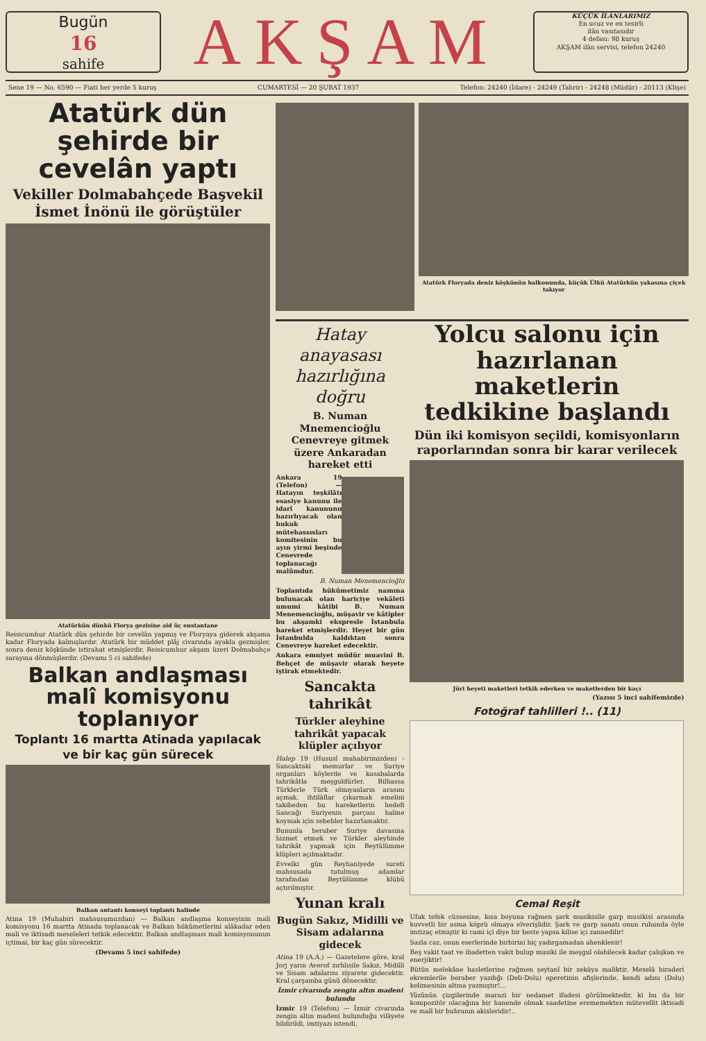Bugün
16
sahife
AKŞAM
KÜÇÜK İLÂNLARIMIZ
En ucuz ve en tesirli
ilân vasıtasıdır
4 defası: 98 kuruş
AKŞAM ilân servisi, telefon 24240
Sene 19 — No. 6590 — Fiati her yerde 5 kuruş CUMARTESİ — 20 ŞUBAT 1937 Telefon: 24240 (İdare) - 24249 (Tahrir) - 24248 (Müdür) - 20113 (Klişe)
Atatürk dün şehirde bir cevelân yaptı
Vekiller Dolmabahçede Başvekil İsmet İnönü ile görüştüler
Atatürkün dünkü Florya gezisine aid üç enstantane
Reisicumhur Atatürk dün şehirde bir cevelân yapmış ve Floryaya giderek akşama kadar Floryada kalmışlardır. Atatürk bir müddet plâj civarında ayakla gezmişler, sonra deniz köşkünde istirahat etmişlerdir. Reisicumhur akşam üzeri Dolmabahçe sarayına dönmüşlerdir. (Devamı 5 ci sahifede)
Balkan andlaşması malî komisyonu toplanıyor
Toplantı 16 martta Atinada yapılacak ve bir kaç gün sürecek
Balkan antantı konseyi toplantı halinde
Atina 19 (Muhabiri mahsusumuzdan) — Balkan andlaşma konseyinin mali komisyonu 16 martta Atinada toplanacak ve Balkan hükûmetlerini alâkadar eden mali ve iktisadi meseleleri tetkik edecektir. Balkan andlaşması mali komisyonunun içtimai, bir kaç gün sürecektir.
(Devamı 5 inci sahifede)
Atatürk Floryada deniz köşkünün balkonunda, küçük Ülkü Atatürkün yakasına çiçek takıyor
Hatay anayasası hazırlığına doğru
B. Numan Mnemencioğlu Cenevreye gitmek üzere Ankaradan hareket etti
Ankara 19 (Telefon) — Hatayın teşkilâtı esasiye kanunu ile idarî kanununu hazırlıyacak olan hukuk mütehassısları komitesinin bu ayın yirmi beşinde Cenevrede toplanacağı malûmdur.
B. Numan Menemencioğlu
Toplantıda hükûmetimiz namına bulunacak olan hariciye vekâleti umumi kâtibi B. Numan Menemencioğlu, müşavir ve kâtipler bu akşamki ekspresle İstanbula hareket etmişlerdir. Heyet bir gün İstanbulda kaldıktan sonra Cenevreye hareket edecektir.
Ankara emniyet müdür muavini B. Behçet de müşavir olarak heyete iştirak etmektedir.
Sancakta tahrikât
Türkler aleyhine tahrikât yapacak klüpler açılıyor
Halep 19 (Hususî muhabirimizden) - Sancaktaki memurlar ve Suriye organları köylerde ve kasabalarda tahrikâtla meşguldürler. Bilhassa Türklerle Türk olmıyanların arasını açmak, ihtilâflar çıkarmak emelini takibeden bu hareketlerin hedefi Sancağı Suriyenin parçası haline koymak için sebebler hazırlamaktır.
Bununla beraber Suriye davasına hizmet etmek ve Türkler aleyhinde tahrikât yapmak için Beytülümme klüpleri açılmaktadır.
Evvelki gün Reyhaniyede sureti mahsusada tutulmuş adamlar tarafından Beytülümme klübü açtırılmıştır.
Yunan kralı
Bugün Sakız, Midilli ve Sisam adalarına gidecek
Atina 19 (A.A.) — Gazetelere göre, kral Jorj yarın Averof zırhlısile Sakız, Midilli ve Sisam adalarını ziyarete gidecektir. Kral çarşamba günü dönecektir.
İzmir civarında zengin altın madeni bulundu
İzmir 19 (Telefon) — İzmir civarında zengin altın madeni bulunduğu vilâyete bildirildi, imtiyazı istendi.
Yolcu salonu için hazırlanan maketlerin tedkikine başlandı
Dün iki komisyon seçildi, komisyonların raporlarından sonra bir karar verilecek
Jüri heyeti maketleri tetkik ederken ve maketlerden bir kaçı
(Yazısı 5 inci sahifemizde)
Fotoğraf tahlilleri !.. (11)
Cemal Reşit
Ufak tefek cüssesine, kısa boyuna rağmen şark musikisile garp musikisi arasında kuvvetli bir asma köprü olmaya elverişlidir. Şark ve garp sanatı onun ruhunda öyle imtizaç etmiştir ki cami içi diye bir beste yapsa kilise içi zannedilir!
Sazla caz, onun eserlerinde birbirini hiç yadırgamadan ahenklenir!
Beş vakit taat ve ibadetten vakit bulup musiki ile meşgul olabilecek kadar çalışkan ve enerjiktir!
Bütün melekâne hasletlerine rağmen şeytanî bir zekâya maliktir. Meselâ biraderi ekremlerile beraber yazdığı (Deli-Dolu) operetinin afişlerinde, kendi adını (Dolu) kelimesinin altına yazmıştır!...
Yüzünün çizgilerinde marazi bir nedamet ifadesi görülmektedir, ki bu da bir kompozitör olacağına bir hanende olmak saadetine erememekten mütevellit iktisadi ve malî bir buhranın akisleridir!..